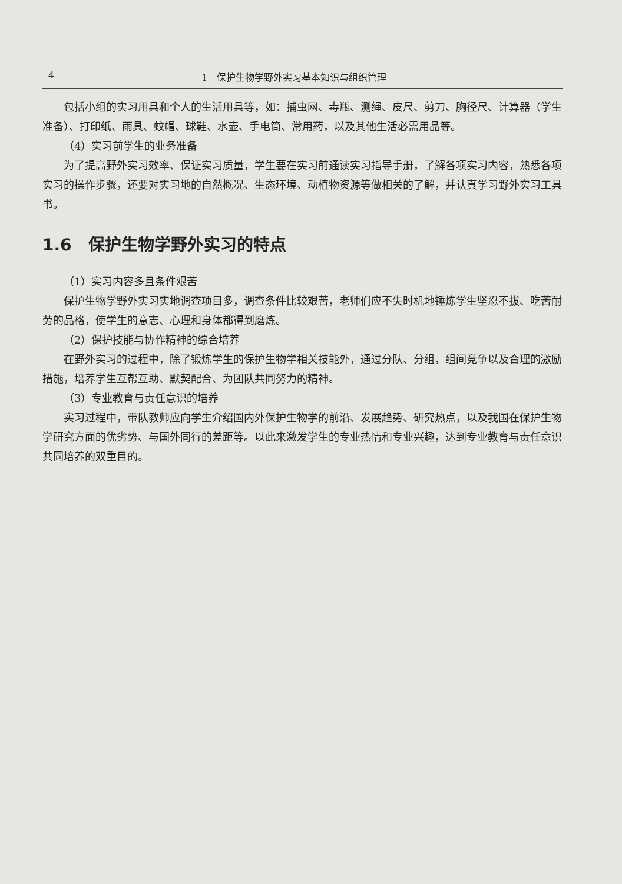4 1　保护生物学野外实习基本知识与组织管理
包括小组的实习用具和个人的生活用具等，如：捕虫网、毒瓶、测绳、皮尺、剪刀、胸径尺、计算器（学生准备）、打印纸、雨具、蚊帽、球鞋、水壶、手电筒、常用药，以及其他生活必需用品等。
（4）实习前学生的业务准备
为了提高野外实习效率、保证实习质量，学生要在实习前通读实习指导手册，了解各项实习内容，熟悉各项实习的操作步骤，还要对实习地的自然概况、生态环境、动植物资源等做相关的了解，并认真学习野外实习工具书。
1.6　保护生物学野外实习的特点
（1）实习内容多且条件艰苦
保护生物学野外实习实地调查项目多，调查条件比较艰苦，老师们应不失时机地锤炼学生坚忍不拔、吃苦耐劳的品格，使学生的意志、心理和身体都得到磨炼。
（2）保护技能与协作精神的综合培养
在野外实习的过程中，除了锻炼学生的保护生物学相关技能外，通过分队、分组，组间竞争以及合理的激励措施，培养学生互帮互助、默契配合、为团队共同努力的精神。
（3）专业教育与责任意识的培养
实习过程中，带队教师应向学生介绍国内外保护生物学的前沿、发展趋势、研究热点，以及我国在保护生物学研究方面的优劣势、与国外同行的差距等。以此来激发学生的专业热情和专业兴趣，达到专业教育与责任意识共同培养的双重目的。